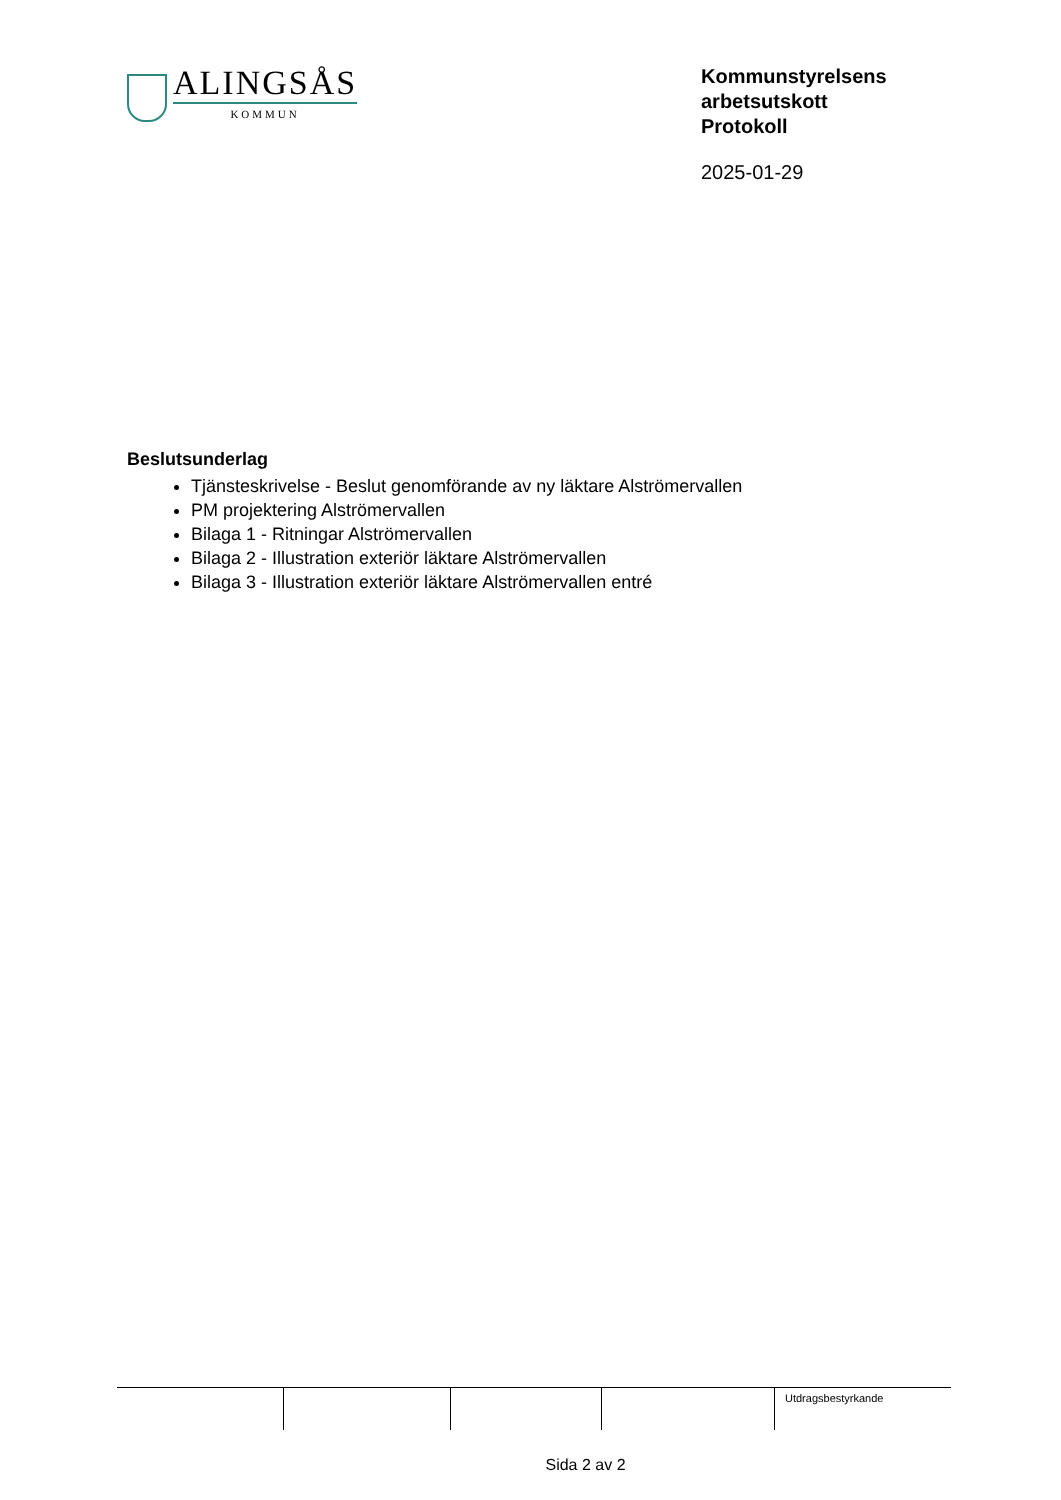ALINGSÅS
KOMMUN
Kommunstyrelsens
arbetsutskott
Protokoll
2025-01-29
Beslutsunderlag
Tjänsteskrivelse - Beslut genomförande av ny läktare Alströmervallen
PM projektering Alströmervallen
Bilaga 1 - Ritningar Alströmervallen
Bilaga 2 - Illustration exteriör läktare Alströmervallen
Bilaga 3 - Illustration exteriör läktare Alströmervallen entré
| | | | | Utdragsbestyrkande |
Sida 2 av 2